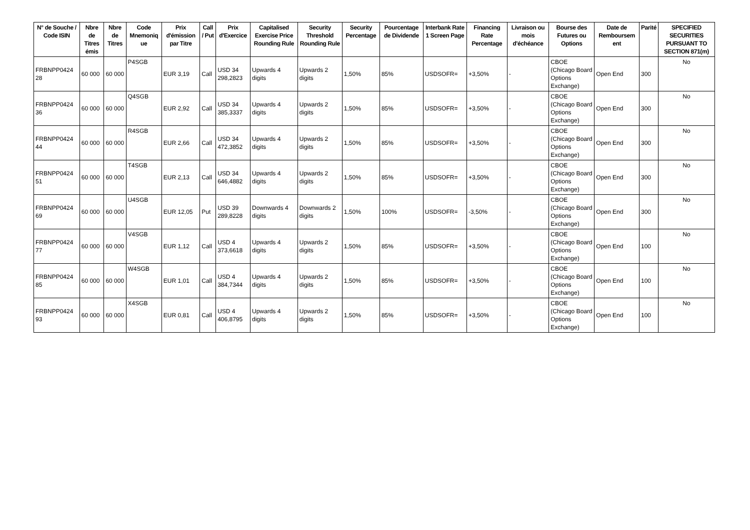| N° de Souche / Code ISIN | Nbre de Titres émis | Nbre de Titres | Code Mnemoniq ue | Prix d'émission par Titre | Call / Put | Prix d'Exercice | Capitalised Exercise Price Rounding Rule | Security Threshold Rounding Rule | Security Percentage | Pourcentage de Dividende | Interbank Rate 1 Screen Page | Financing Rate Percentage | Livraison ou mois d'échéance | Bourse des Futures ou Options | Date de Remboursem ent | Parité | SPECIFIED SECURITIES PURSUANT TO SECTION 871(m) |
| --- | --- | --- | --- | --- | --- | --- | --- | --- | --- | --- | --- | --- | --- | --- | --- | --- | --- |
| FRBNPP0424 28 | 60 000 | 60 000 | P4SGB | EUR 3,19 | Call | USD 34 298,2823 | Upwards 4 digits | Upwards 2 digits | 1,50% | 85% | USDSOFR= | +3,50% | - | CBOE (Chicago Board Options Exchange) | Open End | 300 | No |
| FRBNPP0424 36 | 60 000 | 60 000 | Q4SGB | EUR 2,92 | Call | USD 34 385,3337 | Upwards 4 digits | Upwards 2 digits | 1,50% | 85% | USDSOFR= | +3,50% | - | CBOE (Chicago Board Options Exchange) | Open End | 300 | No |
| FRBNPP0424 44 | 60 000 | 60 000 | R4SGB | EUR 2,66 | Call | USD 34 472,3852 | Upwards 4 digits | Upwards 2 digits | 1,50% | 85% | USDSOFR= | +3,50% | - | CBOE (Chicago Board Options Exchange) | Open End | 300 | No |
| FRBNPP0424 51 | 60 000 | 60 000 | T4SGB | EUR 2,13 | Call | USD 34 646,4882 | Upwards 4 digits | Upwards 2 digits | 1,50% | 85% | USDSOFR= | +3,50% | - | CBOE (Chicago Board Options Exchange) | Open End | 300 | No |
| FRBNPP0424 69 | 60 000 | 60 000 | U4SGB | EUR 12,05 | Put | USD 39 289,8228 | Downwards 4 digits | Downwards 2 digits | 1,50% | 100% | USDSOFR= | -3,50% | - | CBOE (Chicago Board Options Exchange) | Open End | 300 | No |
| FRBNPP0424 77 | 60 000 | 60 000 | V4SGB | EUR 1,12 | Call | USD 4 373,6618 | Upwards 4 digits | Upwards 2 digits | 1,50% | 85% | USDSOFR= | +3,50% | - | CBOE (Chicago Board Options Exchange) | Open End | 100 | No |
| FRBNPP0424 85 | 60 000 | 60 000 | W4SGB | EUR 1,01 | Call | USD 4 384,7344 | Upwards 4 digits | Upwards 2 digits | 1,50% | 85% | USDSOFR= | +3,50% | - | CBOE (Chicago Board Options Exchange) | Open End | 100 | No |
| FRBNPP0424 93 | 60 000 | 60 000 | X4SGB | EUR 0,81 | Call | USD 4 406,8795 | Upwards 4 digits | Upwards 2 digits | 1,50% | 85% | USDSOFR= | +3,50% | - | CBOE (Chicago Board Options Exchange) | Open End | 100 | No |